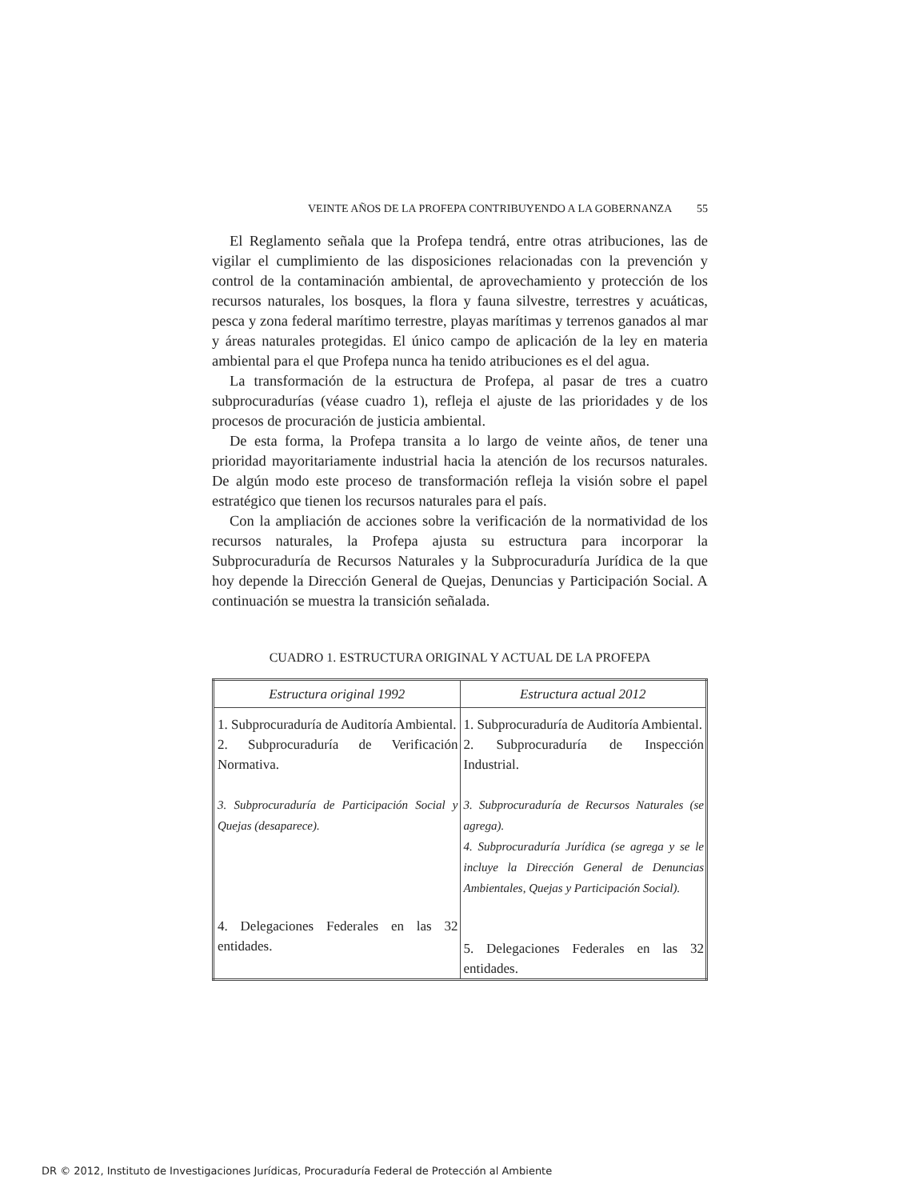VEINTE AÑOS DE LA PROFEPA CONTRIBUYENDO A LA GOBERNANZA 55
El Reglamento señala que la Profepa tendrá, entre otras atribuciones, las de vigilar el cumplimiento de las disposiciones relacionadas con la prevención y control de la contaminación ambiental, de aprovechamiento y protección de los recursos naturales, los bosques, la flora y fauna silvestre, terrestres y acuáticas, pesca y zona federal marítimo terrestre, playas marítimas y terrenos ganados al mar y áreas naturales protegidas. El único campo de aplicación de la ley en materia ambiental para el que Profepa nunca ha tenido atribuciones es el del agua.
La transformación de la estructura de Profepa, al pasar de tres a cuatro subprocuradurías (véase cuadro 1), refleja el ajuste de las prioridades y de los procesos de procuración de justicia ambiental.
De esta forma, la Profepa transita a lo largo de veinte años, de tener una prioridad mayoritariamente industrial hacia la atención de los recursos naturales. De algún modo este proceso de transformación refleja la visión sobre el papel estratégico que tienen los recursos naturales para el país.
Con la ampliación de acciones sobre la verificación de la normatividad de los recursos naturales, la Profepa ajusta su estructura para incorporar la Subprocuraduría de Recursos Naturales y la Subprocuraduría Jurídica de la que hoy depende la Dirección General de Quejas, Denuncias y Participación Social. A continuación se muestra la transición señalada.
CUADRO 1. ESTRUCTURA ORIGINAL Y ACTUAL DE LA PROFEPA
| Estructura original 1992 | Estructura actual 2012 |
| --- | --- |
| 1. Subprocuraduría de Auditoría Ambiental. 2. Subprocuraduría de Verificación Normativa. 3. Subprocuraduría de Participación Social y Quejas (desaparece). 4. Delegaciones Federales en las 32 entidades. | 1. Subprocuraduría de Auditoría Ambiental. 2. Subprocuraduría de Inspección Industrial. 3. Subprocuraduría de Recursos Naturales (se agrega). 4. Subprocuraduría Jurídica (se agrega y se le incluye la Dirección General de Denuncias Ambientales, Quejas y Participación Social). 5. Delegaciones Federales en las 32 entidades. |
DR © 2012, Instituto de Investigaciones Jurídicas, Procuraduría Federal de Protección al Ambiente